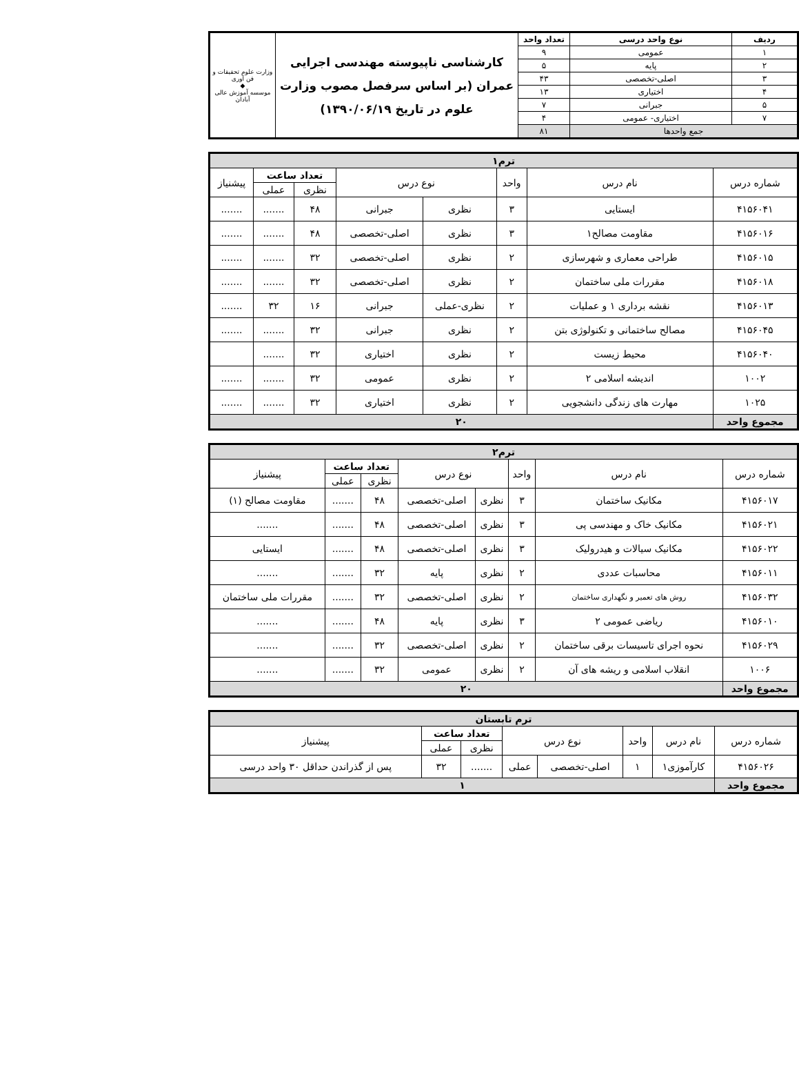| ردیف | نوع واحد درسی | تعداد واحد | کارشناسی ناپیوسته مهندسی اجرایی عمران (بر اساس سرفصل مصوب وزارت علوم در تاریخ ۱۳۹۰/۰۶/۱۹) | وزارت علوم تحقیقات و فن آوری ◆ موسسه آموزش عالی آبادان |
| ۱ | عمومی | ۹ | | |
| ۲ | پایه | ۵ | | |
| ۳ | اصلی-تخصصی | ۴۳ | | |
| ۴ | اختیاری | ۱۳ | | |
| ۵ | جبرانی | ۷ | | |
| ۷ | اختیاری- عمومی | ۴ | | |
| جمع واحدها | | ۸۱ | | |
| ترم۱ | | | | | | | |
| شماره درس | نام درس | واحد | نوع درس | | تعداد ساعت | | پیشنیاز |
| | | | | | نظری | عملی | |
| ۴۱۵۶۰۴۱ | ایستایی | ۳ | نظری | جبرانی | ۴۸ | ....... | ....... |
| ۴۱۵۶۰۱۶ | مقاومت مصالح۱ | ۳ | نظری | اصلی-تخصصی | ۴۸ | ....... | ....... |
| ۴۱۵۶۰۱۵ | طراحی معماری و شهرسازی | ۲ | نظری | اصلی-تخصصی | ۳۲ | ....... | ....... |
| ۴۱۵۶۰۱۸ | مقررات ملی ساختمان | ۲ | نظری | اصلی-تخصصی | ۳۲ | ....... | ....... |
| ۴۱۵۶۰۱۳ | نقشه برداری ۱ و عملیات | ۲ | نظری-عملی | جبرانی | ۱۶ | ۳۲ | ....... |
| ۴۱۵۶۰۴۵ | مصالح ساختمانی و تکنولوژی بتن | ۲ | نظری | جبرانی | ۳۲ | ....... | ....... |
| ۴۱۵۶۰۴۰ | محیط زیست | ۲ | نظری | اختیاری | ۳۲ | ....... | |
| ۱۰۰۲ | اندیشه اسلامی ۲ | ۲ | نظری | عمومی | ۳۲ | ....... | ....... |
| ۱۰۲۵ | مهارت های زندگی دانشجویی | ۲ | نظری | اختیاری | ۳۲ | ....... | ....... |
| مجموع واحد | ۲۰ | | | | | | |
| ترم۲ | | | | | | | |
| شماره درس | نام درس | واحد | نوع درس | | تعداد ساعت | | پیشنیاز |
| | | | | | نظری | عملی | |
| ۴۱۵۶۰۱۷ | مکانیک ساختمان | ۳ | نظری | اصلی-تخصصی | ۴۸ | ....... | مقاومت مصالح (۱) |
| ۴۱۵۶۰۲۱ | مکانیک خاک و مهندسی پی | ۳ | نظری | اصلی-تخصصی | ۴۸ | ....... | ....... |
| ۴۱۵۶۰۲۲ | مکانیک سیالات و هیدرولیک | ۳ | نظری | اصلی-تخصصی | ۴۸ | ....... | ایستایی |
| ۴۱۵۶۰۱۱ | محاسبات عددی | ۲ | نظری | پایه | ۳۲ | ....... | ....... |
| ۴۱۵۶۰۳۲ | روش های تعمیر و نگهداری ساختمان | ۲ | نظری | اصلی-تخصصی | ۳۲ | ....... | مقررات ملی ساختمان |
| ۴۱۵۶۰۱۰ | ریاضی عمومی ۲ | ۳ | نظری | پایه | ۴۸ | ....... | ....... |
| ۴۱۵۶۰۲۹ | نحوه اجرای تاسیسات برقی ساختمان | ۲ | نظری | اصلی-تخصصی | ۳۲ | ....... | ....... |
| ۱۰۰۶ | انقلاب اسلامی و ریشه های آن | ۲ | نظری | عمومی | ۳۲ | ....... | ....... |
| مجموع واحد | ۲۰ | | | | | | |
| ترم تابستان | | | | | | | |
| شماره درس | نام درس | واحد | نوع درس | | تعداد ساعت | | پیشنیاز |
| | | | | | نظری | عملی | |
| ۴۱۵۶۰۲۶ | کارآموزی۱ | ۱ | اصلی-تخصصی | عملی | ....... | ۳۲ | پس از گذراندن حداقل ۳۰ واحد درسی |
| مجموع واحد | ۱ | | | | | | |